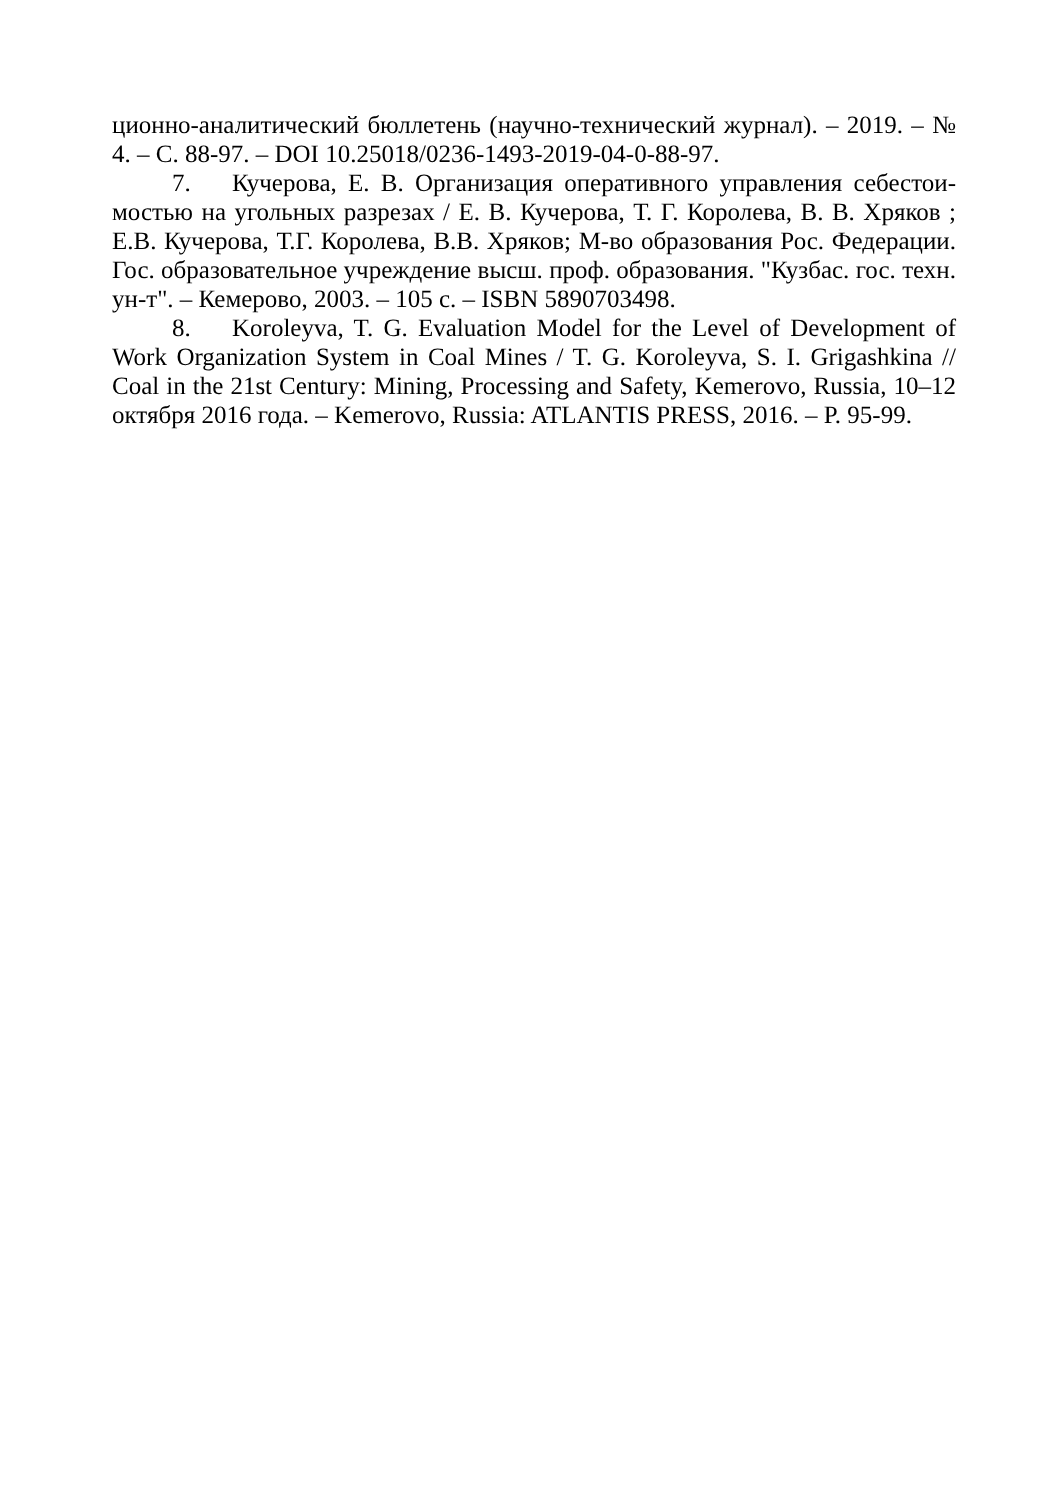ционно-аналитический бюллетень (научно-технический журнал). – 2019. – № 4. – С. 88-97. – DOI 10.25018/0236-1493-2019-04-0-88-97.
7. Кучерова, Е. В. Организация оперативного управления себестои­мостью на угольных разрезах / Е. В. Кучерова, Т. Г. Королева, В. В. Хряков ; Е.В. Кучерова, Т.Г. Королева, В.В. Хряков; М-во образования Рос. Федера­ции. Гос. образовательное учреждение высш. проф. образования. "Кузбас. гос. техн. ун-т". – Кемерово, 2003. – 105 с. – ISBN 5890703498.
8. Koroleyva, T. G. Evaluation Model for the Level of Development of Work Organization System in Coal Mines / T. G. Koroleyva, S. I. Grigashkina // Coal in the 21st Century: Mining, Processing and Safety, Kemerovo, Russia, 10–12 октября 2016 года. – Kemerovo, Russia: ATLANTIS PRESS, 2016. – P. 95-99.